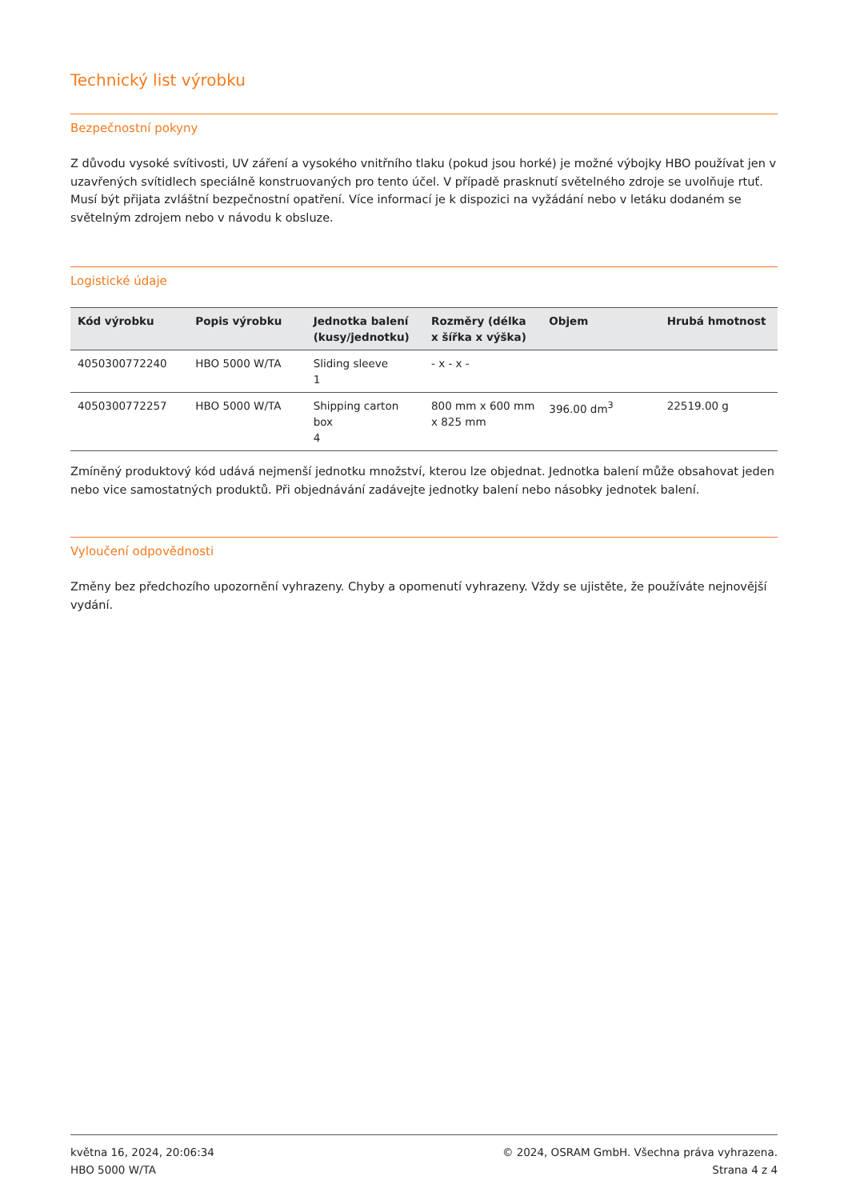Technický list výrobku
Bezpečnostní pokyny
Z důvodu vysoké svítivosti, UV záření a vysokého vnitřního tlaku (pokud jsou horké) je možné výbojky HBO používat jen v uzavřených svítidlech speciálně konstruovaných pro tento účel. V případě prasknutí světelného zdroje se uvolňuje rtuť. Musí být přijata zvláštní bezpečnostní opatření. Více informací je k dispozici na vyžádání nebo v letáku dodaném se světelným zdrojem nebo v návodu k obsluze.
Logistické údaje
| Kód výrobku | Popis výrobku | Jednotka balení (kusy/jednotku) | Rozměry (délka x šířka x výška) | Objem | Hrubá hmotnost |
| --- | --- | --- | --- | --- | --- |
| 4050300772240 | HBO 5000 W/TA | Sliding sleeve 1 | - x - x - | | |
| 4050300772257 | HBO 5000 W/TA | Shipping carton box 4 | 800 mm x 600 mm x 825 mm | 396.00 dm<sup>3</sup> | 22519.00 g |
Zmíněný produktový kód udává nejmenší jednotku množství, kterou lze objednat. Jednotka balení může obsahovat jeden nebo vice samostatných produktů. Při objednávání zadávejte jednotky balení nebo násobky jednotek balení.
Vyloučení odpovědnosti
Změny bez předchozího upozornění vyhrazeny. Chyby a opomenutí vyhrazeny. Vždy se ujistěte, že používáte nejnovější vydání.
května 16, 2024, 20:06:34
HBO 5000 W/TA
© 2024, OSRAM GmbH. Všechna práva vyhrazena.
Strana 4 z 4